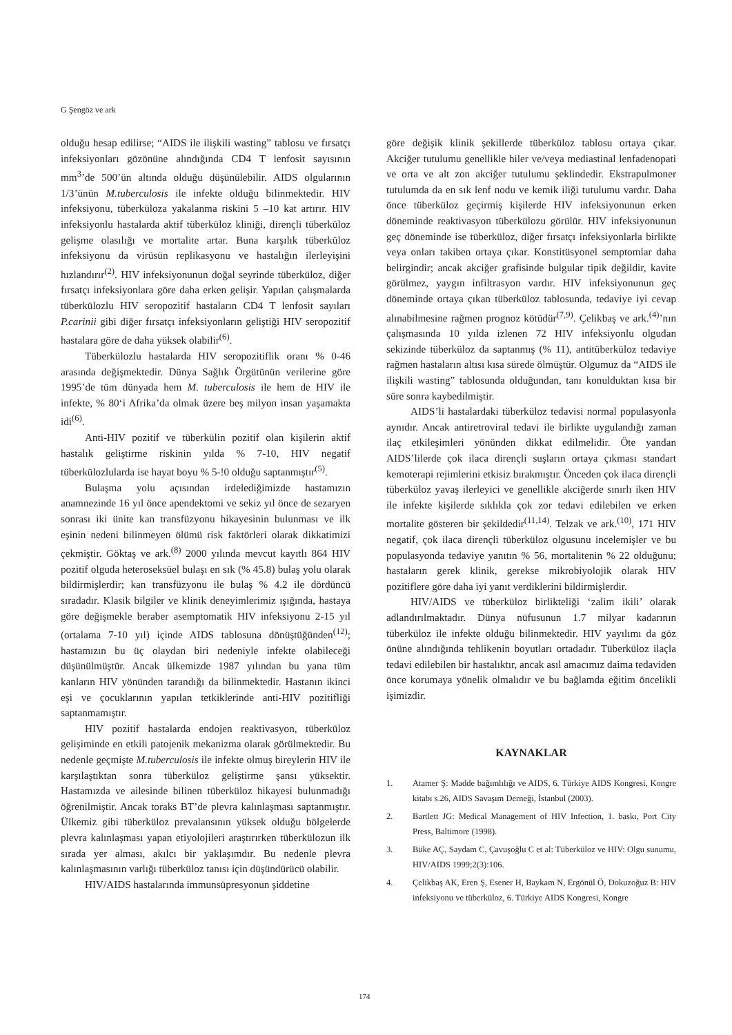G Şengöz ve ark
olduğu hesap edilirse; “AIDS ile ilişkili wasting” tablosu ve fırsatçı infeksiyonları gözönüne alındığında CD4 T lenfosit sayısının mm<sup>3</sup>’de 500’ün altında olduğu düşünülebilir. AIDS olgularının 1/3’ünün M.tuberculosis ile infekte olduğu bilinmektedir. HIV infeksiyonu, tüberküloza yakalanma riskini 5 –10 kat artırır. HIV infeksiyonlu hastalarda aktif tüberküloz kliniği, dirençli tüberküloz gelişme olasılığı ve mortalite artar. Buna karşılık tüberküloz infeksiyonu da virüsün replikasyonu ve hastalığın ilerleyişini hızlandırır<sup>(2)</sup>. HIV infeksiyonunun doğal seyrinde tüberküloz, diğer fırsatçı infeksiyonlara göre daha erken gelişir. Yapılan çalışmalarda tüberkülozlu HIV seropozitif hastaların CD4 T lenfosit sayıları P.carinii gibi diğer fırsatçı infeksiyonların geliştiği HIV seropozitif hastalara göre de daha yüksek olabilir<sup>(6)</sup>.
Tüberkülozlu hastalarda HIV seropozitiflik oranı % 0-46 arasında değişmektedir. Dünya Sağlık Örgütünün verilerine göre 1995’de tüm dünyada hem M. tuberculosis ile hem de HIV ile infekte, % 80‘i Afrika’da olmak üzere beş milyon insan yaşamakta idi<sup>(6)</sup>.
Anti-HIV pozitif ve tüberkülin pozitif olan kişilerin aktif hastalık geliştirme riskinin yılda % 7-10, HIV negatif tüberkülozlularda ise hayat boyu % 5-!0 olduğu saptanmıştır<sup>(5)</sup>.
Bulaşma yolu açısından irdelediğimizde hastamızın anamnezinde 16 yıl önce apendektomi ve sekiz yıl önce de sezaryen sonrası iki ünite kan transfüzyonu hikayesinin bulunması ve ilk eşinin nedeni bilinmeyen ölümü risk faktörleri olarak dikkatimizi çekmiştir. Göktaş ve ark.<sup>(8)</sup> 2000 yılında mevcut kayıtlı 864 HIV pozitif olguda heteroseksüel bulaşı en sık (% 45.8) bulaş yolu olarak bildirmişlerdir; kan transfüzyonu ile bulaş % 4.2 ile dördüncü sıradadır. Klasik bilgiler ve klinik deneyimlerimiz ışığında, hastaya göre değişmekle beraber asemptomatik HIV infeksiyonu 2-15 yıl (ortalama 7-10 yıl) içinde AIDS tablosuna dönüştüğünden<sup>(12)</sup>; hastamızın bu üç olaydan biri nedeniyle infekte olabileceği düşünülmüştür. Ancak ülkemizde 1987 yılından bu yana tüm kanların HIV yönünden tarandığı da bilinmektedir. Hastanın ikinci eşi ve çocuklarının yapılan tetkiklerinde anti-HIV pozitifliği saptanmamıştır.
HIV pozitif hastalarda endojen reaktivasyon, tüberküloz gelişiminde en etkili patojenik mekanizma olarak görülmektedir. Bu nedenle geçmişte M.tuberculosis ile infekte olmuş bireylerin HIV ile karşılaştıktan sonra tüberküloz geliştirme şansı yüksektir. Hastamızda ve ailesinde bilinen tüberküloz hikayesi bulunmadığı öğrenilmiştir. Ancak toraks BT’de plevra kalınlaşması saptanmıştır. Ülkemiz gibi tüberküloz prevalansının yüksek olduğu bölgelerde plevra kalınlaşması yapan etiyolojileri araştırırken tüberkülozun ilk sırada yer alması, akılcı bir yaklaşımdır. Bu nedenle plevra kalınlaşmasının varlığı tüberküloz tanısı için düşündürücü olabilir.
HIV/AIDS hastalarında immunsüpresyonun şiddetine
göre değişik klinik şekillerde tüberküloz tablosu ortaya çıkar. Akciğer tutulumu genellikle hiler ve/veya mediastinal lenfadenopati ve orta ve alt zon akciğer tutulumu şeklindedir. Ekstrapulmoner tutulumda da en sık lenf nodu ve kemik iliği tutulumu vardır. Daha önce tüberküloz geçirmiş kişilerde HIV infeksiyonunun erken döneminde reaktivasyon tüberkülozu görülür. HIV infeksiyonunun geç döneminde ise tüberküloz, diğer fırsatçı infeksiyonlarla birlikte veya onları takiben ortaya çıkar. Konstitüsyonel semptomlar daha belirgindir; ancak akciğer grafisinde bulgular tipik değildir, kavite görülmez, yaygın infiltrasyon vardır. HIV infeksiyonunun geç döneminde ortaya çıkan tüberküloz tablosunda, tedaviye iyi cevap alınabilmesine rağmen prognoz kötüdür<sup>(7,9)</sup>. Çelikbaş ve ark.<sup>(4)</sup>’nın çalışmasında 10 yılda izlenen 72 HIV infeksiyonlu olgudan sekizinde tüberküloz da saptanmış (% 11), antitüberküloz tedaviye rağmen hastaların altısı kısa sürede ölmüştür. Olgumuz da “AIDS ile ilişkili wasting” tablosunda olduğundan, tanı konulduktan kısa bir süre sonra kaybedilmiştir.
AIDS’li hastalardaki tüberküloz tedavisi normal populasyonla aynıdır. Ancak antiretroviral tedavi ile birlikte uygulandığı zaman ilaç etkileşimleri yönünden dikkat edilmelidir. Öte yandan AIDS’lilerde çok ilaca dirençli suşların ortaya çıkması standart kemoterapi rejimlerini etkisiz bırakmıştır. Önceden çok ilaca dirençli tüberküloz yavaş ilerleyici ve genellikle akciğerde sınırlı iken HIV ile infekte kişilerde sıklıkla çok zor tedavi edilebilen ve erken mortalite gösteren bir şekildedir<sup>(11,14)</sup>. Telzak ve ark.<sup>(10)</sup>, 171 HIV negatif, çok ilaca dirençli tüberküloz olgusunu incelemişler ve bu populasyonda tedaviye yanıtın % 56, mortalitenin % 22 olduğunu; hastaların gerek klinik, gerekse mikrobiyolojik olarak HIV pozitiflere göre daha iyi yanıt verdiklerini bildirmişlerdir.
HIV/AIDS ve tüberküloz birlikteliği ‘zalim ikili’ olarak adlandırılmaktadır. Dünya nüfusunun 1.7 milyar kadarının tüberküloz ile infekte olduğu bilinmektedir. HIV yayılımı da göz önüne alındığında tehlikenin boyutları ortadadır. Tüberküloz ilaçla tedavi edilebilen bir hastalıktır, ancak asıl amacımız daima tedaviden önce korumaya yönelik olmalıdır ve bu bağlamda eğitim öncelikli işimizdir.
KAYNAKLAR
1. Atamer Ş: Madde bağımlılığı ve AIDS, 6. Türkiye AIDS Kongresi, Kongre kitabı s.26, AIDS Savaşım Derneği, İstanbul (2003).
2. Bartlett JG: Medical Management of HIV Infection, 1. baskı, Port City Press, Baltimore (1998).
3. Büke AÇ, Saydam C, Çavuşoğlu C et al: Tüberküloz ve HIV: Olgu sunumu, HIV/AIDS 1999;2(3):106.
4. Çelikbaş AK, Eren Ş, Esener H, Baykam N, Ergönül Ö, Dokuzoğuz B: HIV infeksiyonu ve tüberküloz, 6. Türkiye AIDS Kongresi, Kongre
174